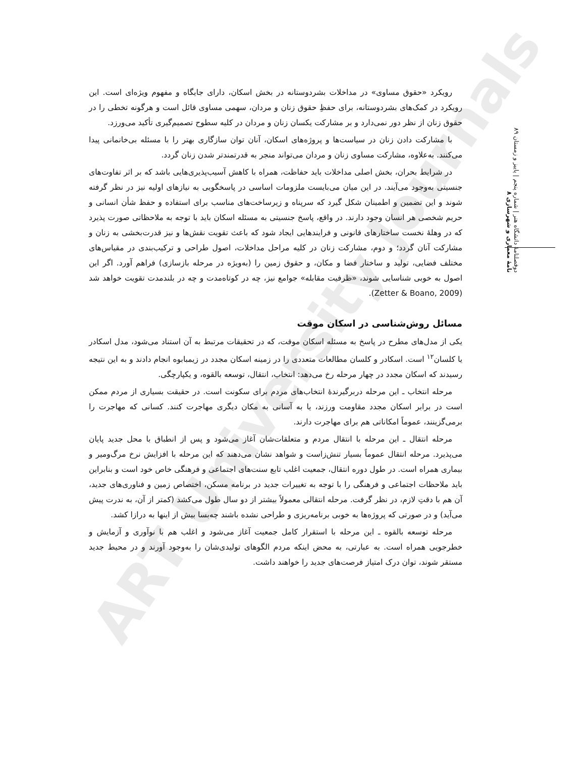ART University Journals
دوفصلنامهٔ دانشگاه هنر | شماره پنجم | پاییز و زمستان ۸۹
نامهٔ معماری و شهرسازی ۸
رویکرد «حقوق مساوی» در مداخلات بشردوستانه در بخش اسکان، دارای جایگاه و مفهوم ویژه‌ای است. این رویکرد در کمک‌های بشردوستانه، برای حفظِ حقوق زنان و مردان، سهمی مساوی قائل است و هرگونه تخطی را در حقوق زنان از نظر دور نمی‌دارد و بر مشارکت یکسان زنان و مردان در کلیه سطوح تصمیم‌گیری تأکید می‌ورزد.
با مشارکت دادن زنان در سیاست‌ها و پروژه‌های اسکان، آنان توان سازگاری بهتر را با مسئله بی‌خانمانی پیدا می‌کنند. به‌علاوه، مشارکت مساوی زنان و مردان می‌تواند منجر به قدرتمندتر شدن زنان گردد.
در شرایط بحران، بخش اصلی مداخلات باید حفاظت، همراه با کاهش آسیب‌پذیری‌هایی باشد که بر اثر تفاوت‌های جنسیتی به‌وجود می‌آیند. در این میان می‌بایست ملزومات اساسی در پاسخگویی به نیازهای اولیه نیز در نظر گرفته شوند و این تضمین و اطمینان شکل گیرد که سرپناه و زیرساخت‌های مناسب برای استفاده و حفظ شأن انسانی و حریم شخصی هر انسان وجود دارند. در واقع، پاسخ جنسیتی به مسئله اسکان باید با توجه به ملاحظاتی صورت پذیرد که در وهلهٔ نخست ساختارهای قانونی و فرایندهایی ایجاد شود که باعث تقویت نقش‌ها و نیز قدرت‌بخشی به زنان و مشارکت آنان گردد؛ و دوم، مشارکت زنان در کلیه مراحل مداخلات، اصول طراحی و ترکیب‌بندی در مقیاس‌های مختلف فضایی، تولید و ساختار فضا و مکان، و حقوق زمین را (به‌ویژه در مرحله بازسازی) فراهم آورد. اگر این اصول به خوبی شناسایی شوند، «ظرفیت مقابله» جوامع نیز، چه در کوتاه‌مدت و چه در بلندمدت تقویت خواهد شد (Zetter & Boano, 2009).
مسائل روش‌شناسی در اسکان موقت
یکی از مدل‌های مطرح در پاسخ به مسئله اسکان موقت، که در تحقیقات مرتبط به آن استناد می‌شود، مدل اسکادر یا کلسان<sup>۱۲</sup> است. اسکادر و کلسان مطالعات متعددی را در زمینه اسکان مجدد در زیمبابوه انجام دادند و به این نتیجه رسیدند که اسکان مجدد در چهار مرحله رخ می‌دهد: انتخاب، انتقال، توسعه بالقوه، و یکپارچگی.
مرحله انتخاب ـ این مرحله دربرگیرندهٔ انتخاب‌های مردم برای سکونت است. در حقیقت بسیاری از مردم ممکن است در برابر اسکان مجدد مقاومت ورزند، یا به آسانی به مکان دیگری مهاجرت کنند. کسانی که مهاجرت را برمی‌گزینند، عموماً امکاناتی هم برای مهاجرت دارند.
مرحله انتقال ـ این مرحله با انتقال مردم و متعلقات‌شان آغاز می‌شود و پس از انطباق با محل جدید پایان می‌پذیرد. مرحله انتقال عموماً بسیار تنش‌زاست و شواهد نشان می‌دهند که این مرحله با افزایش نرخ مرگ‌ومیر و بیماری همراه است. در طول دوره انتقال، جمعیت اغلب تابع سنت‌های اجتماعی و فرهنگی خاص خود است و بنابراین باید ملاحظات اجتماعی و فرهنگی را با توجه به تغییرات جدید در برنامه مسکن، اختصاص زمین و فناوری‌های جدید، آن هم با دقتِ لازم، در نظر گرفت. مرحله انتقالی معمولاً بیشتر از دو سال طول می‌کشد (کمتر از آن، به ندرت پیش می‌آید) و در صورتی که پروژه‌ها به خوبی برنامه‌ریزی و طراحی نشده باشند چه‌بسا بیش از اینها به درازا کشد.
مرحله توسعه بالقوه ـ این مرحله با استقرار کامل جمعیت آغاز می‌شود و اغلب هم با نوآوری و آزمایش و خطرجویی همراه است. به عبارتی، به محض اینکه مردم الگوهای تولیدی‌شان را به‌وجود آورند و در محیط جدید مستقر شوند، توان درک امتیاز فرصت‌های جدید را خواهند داشت.